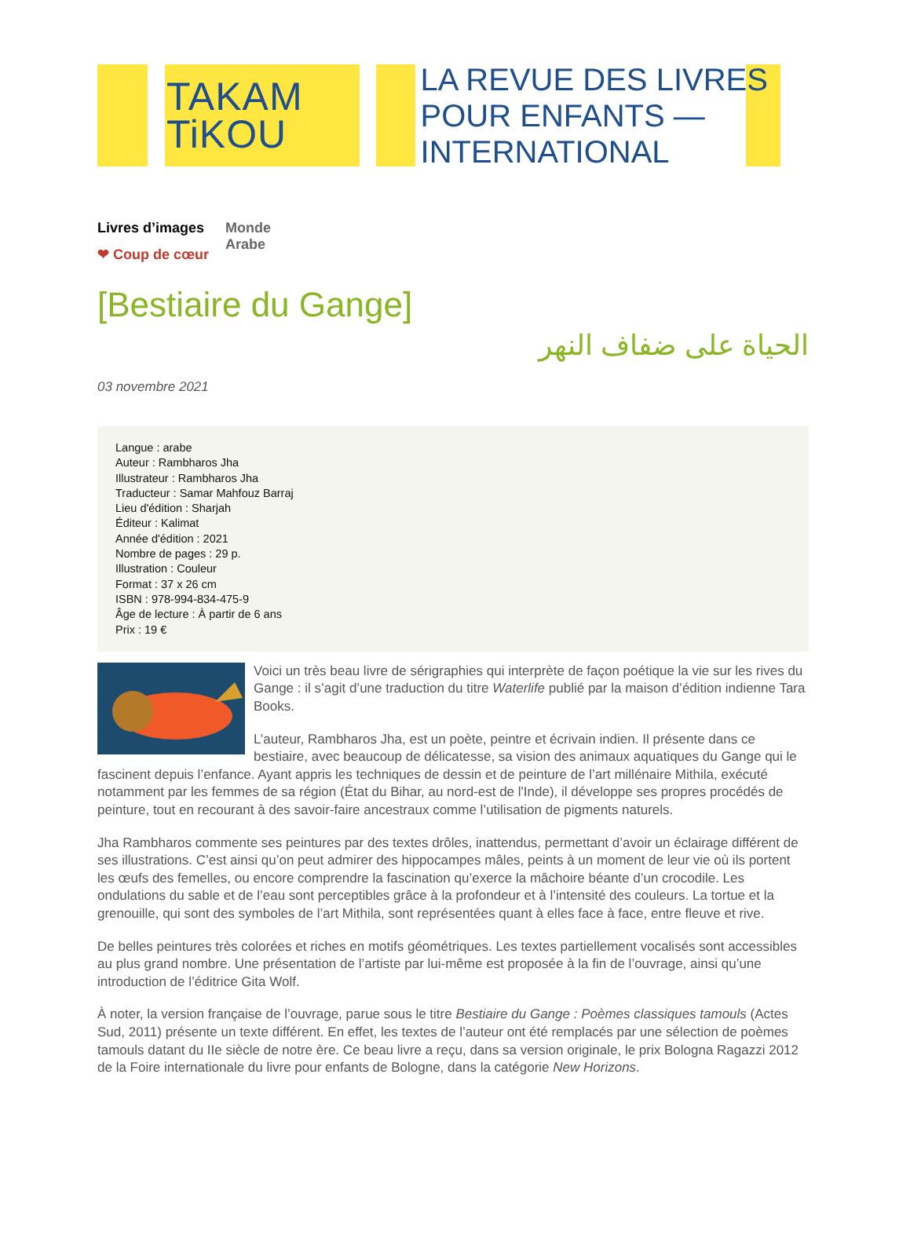TAKAM
TiKOU
LA REVUE DES LIVRES
POUR ENFANTS —
INTERNATIONAL
Livres d’images
❤ Coup de cœur
Monde
Arabe
[Bestiaire du Gange]
الحياة على ضفاف النهر
03 novembre 2021
Langue : arabe
Auteur : Rambharos Jha
Illustrateur : Rambharos Jha
Traducteur : Samar Mahfouz Barraj
Lieu d'édition : Sharjah
Éditeur : Kalimat
Année d'édition : 2021
Nombre de pages : 29 p.
Illustration : Couleur
Format : 37 x 26 cm
ISBN : 978-994-834-475-9
Âge de lecture : À partir de 6 ans
Prix : 19 €
Voici un très beau livre de sérigraphies qui interprète de façon poétique la vie sur les rives du Gange : il s’agit d’une traduction du titre Waterlife publié par la maison d’édition indienne Tara Books.
L’auteur, Rambharos Jha, est un poète, peintre et écrivain indien. Il présente dans ce bestiaire, avec beaucoup de délicatesse, sa vision des animaux aquatiques du Gange qui le fascinent depuis l’enfance. Ayant appris les techniques de dessin et de peinture de l’art millénaire Mithila, exécuté notamment par les femmes de sa région (État du Bihar, au nord-est de l'Inde), il développe ses propres procédés de peinture, tout en recourant à des savoir-faire ancestraux comme l’utilisation de pigments naturels.
Jha Rambharos commente ses peintures par des textes drôles, inattendus, permettant d’avoir un éclairage différent de ses illustrations. C’est ainsi qu’on peut admirer des hippocampes mâles, peints à un moment de leur vie où ils portent les œufs des femelles, ou encore comprendre la fascination qu’exerce la mâchoire béante d’un crocodile. Les ondulations du sable et de l’eau sont perceptibles grâce à la profondeur et à l’intensité des couleurs. La tortue et la grenouille, qui sont des symboles de l’art Mithila, sont représentées quant à elles face à face, entre fleuve et rive.
De belles peintures très colorées et riches en motifs géométriques. Les textes partiellement vocalisés sont accessibles au plus grand nombre. Une présentation de l’artiste par lui-même est proposée à la fin de l’ouvrage, ainsi qu’une introduction de l’éditrice Gita Wolf.
À noter, la version française de l’ouvrage, parue sous le titre Bestiaire du Gange : Poèmes classiques tamouls (Actes Sud, 2011) présente un texte différent. En effet, les textes de l’auteur ont été remplacés par une sélection de poèmes tamouls datant du IIe siècle de notre ère. Ce beau livre a reçu, dans sa version originale, le prix Bologna Ragazzi 2012 de la Foire internationale du livre pour enfants de Bologne, dans la catégorie New Horizons.